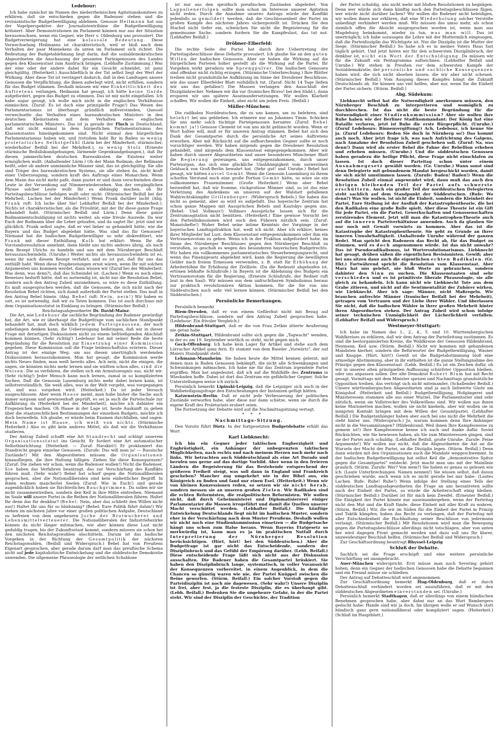Ledebour:
Ich habe zunächst im Namen des niederrheinischen Agitationskomitees zu erklären, daß sie entschieden gegen die Badenser stehen und die revisionistische Budgetbewilligung ablehnen. Genosse Heilmann hat aus der Vogelperspektive der Journalistentribüne die Budgetbewilligung kritisiert. Aber Demonstrationen im Parlament können nur aus der Situation herauswachsen, wenn ein Gegner, wie Herr v. Oldenburg uns provoziert. Die Budgetverweigerung hat eine kolossale Bedeutung. Diese Verwechselung Heilmanns ist charakteristisch, weil er bloß nach dem Verhalten der paar Männekens da unten im Parlament sich richtet. Die Bedeutung der Budgetablehnung liegt darin, daß die sozialdemokratischen Abgeordneten die Anschauung der gesamten Parteigenossen des Landes gegen den Klassenstaat zum Ausdruck bringen. (Lebhafte Zustimmung.) Was der eine oder der andere dabei für ein Gesicht schneidet, ist ganz gleichgültig. (Heiterkeit.) Ausschließlich in der Tat selbst liegt der Wert der Wirkung. Aber diese Tat ist verringert dadurch, daß in den Landtagen unsere Genossen die Verpflichtung, die ihnen auferlegt wird, nicht erfüllen, sondern für das Budget stimmen. Deshalb müssen wir eine Einheitlichkeit des Auftretens verlangen. Heilmann hat gesagt, ich hätte keine Garde aufgefordert, gegen das Budget zu stimmen. Das ist mir nicht eingefallen. Ich habe sogar gesagt, ich wolle mich nicht in die englischen Verhältnisse einmischen. (Zuruf: Es ist doch eine prinzipielle Frage!) Das Wesen des Parlamentarismus ist überhaupt gründlich mißverstanden, Quessel verwechselte das Verhalten eines bureaukratischen Ministers in den deutschen Kleinstaaten mit dem Verhalten eines englischen parlamentarischen Ministers. Das ist ja gerade der Fluch in Deutschland, daß wir nicht einmal in dem bürgerlichen Parlamentarismus des Klassenstaates hineingekommen sind. Nicht einmal den bürgerlichen Parlamentarismus haben wir, und trotzdem habt Ihr in Baden so wenig proletarisches Selbstgefühl (Lärm bei der Minderheit, stürmischer, wiederholter Beifall bei der Mehrheit.), so wenig Stolz (Erneute stürmische Beifallskundgebungen, lärmende Gegenkundgebungen.), daß Ihr diesen jammerlichen deutschen Bureaukraten die Existenz weiter ermöglichen wollt. (Anhaltender Lärm.) Ob der Mann Bodman, der Bellmann heißt, oder ob andere unmännliche Männer sind, das ist gleichgültig. Sie alle sind Träger des bureaukratischen Systems, sie alle stehen da, nicht kraft einer Ueberzeugung, sondern kraft des Auftrags eines Monarchen. Wenn dem Mann das nicht mehr paßt, dann pustet er und dann verschwinden diese Leute in der Versenkung auf Nimmerwiedersehen. Von der vergänglichen Phrase solcher Leute wollt Ihr es abhängig machen, ob Ihr Parteitagsbeschlüsse befolgen wollt oder nicht. (Stürmischer Beifall bei der Mehrheit, Lachen bei der Minderheit.) Wenn Frank darüber lacht (Abg. Frank ruft: Ich lache über Sie! Lebhafter Beifall bei der Minderheit.). Nichts ist charakteristischer, als die Frivolität, mit der Ihr diese ganze Frage behandelt habt. (Stürmischer Beifall und Lärm.) Denn diese ganze Bodmannentschuldigung ist nichts weiter, als eine frivole Ausrede. Da war Euch der Bodmann über die Leber gelaufen, und da sagtet Ihr: jetzt sind wir glücklich. Frank selbst sagte, daß er viel lieber so gehandelt hätte, wie die Bayern und das Budget abgelehnt hätte. Was sind das für Genossen? Niemand hat die badischen Budgetbewilliger so sehr diskreditiert, wie Frank mit dieser Enthüllung. Kolb hat erklärt: Wenn Ihr die Vorstandsresolution annehmt, dann bleibt uns nichts anderes übrig, als nach dem Rezept Ulrichs zu handeln und uns mit dem Nürnberger Beschluß herauszuschwindeln. (Unruhe.) Weiter nichts als herauszuschwindeln ist es, wenn ihr nach diesem Rezept verfahrt, und es ist gut, daß Ihr uns das enthüllt habt. Wenn diese Prophezeiungen ernst wären, wenn Ihr mit solchen Argumenten uns kommen werdet, dann wissen wir (Zuruf bei der Minderheit: Was denn, was denn?), daß das Schwindel ist. (Lachen.) Wenn es noch eines Beweises bedurft hätte, daß es notwendig ist, nicht nur die Resolution Bebel, sondern auch den Antrag Zubeil anzunehmen, so wäre es diese Enthüllung. Es muß ausgesprochen werden, daß die Genossen, die sich nicht nach der Resolution Bebel richten, sich damit außerhalb der Partei stellen. Das muß in den Antrag Bebel hinein. (Abg. Bebel ruft: Nein, nein!) Wir haben es satt, es ist notwendig, daß wir zu Taten kommen. Das ist auch durchaus mit dem Organisationsstatut in Einklang zu bringen. (Stürmischer Beifall.)
Reichstagsabgeordneter Dr. David-Mainz:
Die Art, wie Ledebour die sachliche Begründung der Badener gewürdigt hat, die Art, wie er überhaupt die Budgetfrage vom sachlichen Standpunkt behandelt hat, muß doch wirklich jedem Parteigenossen, der noch unbefangen denken kann, die Ueberzeugung beibringen, daß wir in dieser Frage mit derartigen Diskussionen nicht zu einem befriedigenden Abschluß kommen können. (Sehr richtig!) Ledebour hat mit seiner Rede die beste Begründung für die Resolution zur Einsetzung einer Kommission gegeben. Diese Kommission soll die Frage leidenschaftslos erörtern. Dieser Antrag ist der einzige Weg, um aus diesen unerträglich werdenden Diskussionen herauszukommen. Man hat gesagt, die Kommission werde nichts Neues finden, man weiß bereits alles. Ach nein, nicht die einigen, die sagen, sie könnten nichts mehr lernen und sie wüßten schon alles, sind die Weisen. Die so verfahren, die stellen sich ein Armutszeugnis aus, nicht wir. (Sehr richtig!) Jeder Mensch kann noch lernen, zumal in so komplizierten Sachen. Daß die Genossin Luxemburg nichts mehr dabei lernen kann, ist selbstverständlich. Sie weiß alles, was in der Welt vorgeht, was vorgegangen ist, und was vorgehen wird. (Heiterkeit.) Da ist jeder Versuch ausgeschlossen. Aber wenn Haase meint, man habe bisher die Sache auch immer sorgsam und gewissenhaft geprüft, es sei ja auch die Parteischule zur Aufklärung da (Heiterkeit bei der Minderheit), möchte ich dahinter ein Fragezeichen machen. Ob Haase in der Lage ist, heute Auskunft zu geben über die staatsrechtlichen Bestimmungen der einzelnen Budgets, möchte ich doch bezweifeln. Ich glaube, er würde beim Examen durchfallen, und sagen: Mein Name ist Haase, ich weiß von nichts. (Stürmische Heiterkeit.) Also es gibt kein anderes Mittel, als daß wir die Verhältnisse studieren.
Der Antrag Zubeil schafft eine Art Standrecht und schlägt unserem Organisationsstatut ins Gesicht. Er fordert eine Art automatischer Selbsthinrichtung. (Heiterkeit. — Zuruf: Harakiri!) Er proklamiert das Standrecht gegen einzelne Genossen. (Zurufe: Das will man ja! — Russische Zustände!) Mit den Abgeordneten müssen die Organisationen hinausfliegen, die ihre Haltung billigen. Ziehen Sie diese Konsequenzen? (Zuruf: Die ziehen wir schon, wenn die Badenser wollen!) Nicht die Badenser, Sie haben das Verfahren beantragt, das zur Verschärfung des Konflikts führen muß. (Sehr wahr!) Bebel hat scharf gegen die Nationalliberalen gesprochen, aber die Nationalliberalen sind kein einheitlicher Begriff. In ihnen wohnen mancherlei Seelen (Zuruf: Wie in Euch!) und gerade augenblicklich haben sie fürchterliches Bauchgrimmen. Da sollen wir sie nicht zusammentreiben, sondern den Keil in ihre Mitte eintreiben. Niemand im Saale will unsere Partei in die Reihen der Nationalliberalen führen. Haltet Ihr denn das für denkbar? (Bebel: Nein, aber das schließt den Willen nicht aus!) Haltet Ihr uns für so blödsinnig? (Bebel: Eure Politik führt dahin!) Wir stehen im nächsten Jahre vor einer großen politischen Aufgabe, Deutschland zu befreien von dem ungeheuren Joche der Brotwucherer und Lebensmittelverteuerer. Die Nationalliberalen der Industriebezirke können da nicht länger mitmachen, wie aber können diese Last nicht geduldig tragen, bis der Zukunftsstaat kommt, sondern müssen sie schon bei den nächsten Reichstagswahlen abschütteln. Darum ist das badische Vorgehen in der Richtung der Gesamtpolitik der nächsten Reichstagswahlen. (Beifall und Widerspruch.) Bebel hat von Preußens Eigenart gesprochen, aber gerade darum darf man das preußische Schema nicht auf jede kapitalistische Entwickelung und die süddeutsche Demokratie anwenden. Die allgemeine Phraseologie der zeitlichen Schablone
ist nur aus den spezifisch preußischen Zuständen abgeleitet. Von Lappalienerfolgen sollte man schon im Interesse unserer Agitation nicht reden. Durch die Annahme unseres Antrags würde der Konflikt jedenfalls so gemildert werden, daß die Geschlossenheit der Partei im großen Kampfe des nächsten Jahres sichergestellt ist. Drücken Sie den Stachel nicht tiefer ein, schwächen Sie nicht die Begeisterung für die gemeinsame Sache, sondern fordern Sie die Kampfeslust, das tut not. (Lebhafter Beifall.)
Dröbner-Elberfeld:
Die rechte Seite der Partei hat durch ihre Uebertretung der Parteitagsbeschlüsse diese Debatte provoziert. Ich glaube Sie an den guten Willen der badischen Genossen. Aber sie haben die Wirkung auf die bürgerlichen Parteien höher gestellt als die Wirkung auf die Partei. Ihr Vorgehen wirkt geradezu wie Sprengpulver. Die badischen Genossen sind offenbar nicht richtig erzogen. (Stürmische Unterbrechung.) Ihre Blätter treiben nicht grundsätzliche Aufklärung im Sinne der Dresdener Beschlüsse, wie das unser Elberfelder Blatt vorbildlich tut. (Zuruf: Nicht 14 Tage ließen wir uns das gefallen!) Die Massen verlangen den Ausschluß der Disziplinbrecher. Nehmen wir ihn vor (Ironisches Bravo! bei den Südd.), dann ersparen wir uns spätere Auseinandersetzungen. Wir wollen Klarheit schaffen. Wir wollen die Einheit, aber nicht um jeden Preis. (Beifall.)
Müller-München:
Die radikalen Norddeutschen, die zu uns kamen, um zu belehren, sind belehrt bei uns geblieben. Ich erinnere nur an Johannes Timm. Schicken Sie uns mehr solch tüchtige Parteigenossen herunter. (Zuruf: Bebel kommt ja!) Genosse Clement ist von uns nicht gelünscht worden. Wenn er Wort halten will, muß er für unseren Antrag stimmen. Bebel hat sich den Dank der Gesamtpartei durch die persönliche Art seines Auftretens erworben. Aber mit Rücksicht auf die aufhorchenden Gegner sollte er noch vorsichtiger werden. Wir haben nirgends gegen die Dresdener Resolution gehandelt, sind nirgends dem Klassenstaat entgegengekommen. Aber wir haben durch unsere Abgeordneten und unser besonderes Münchener Blatt die Regierung gezwungen, uns entgegenzukommen, durch unser Parteiorgan, das sich eine glückliche Unabhängigkeit vom sozwerönen Geldsack von Groß-Berlin bewahrt hat. (Sehr gut! und Unruhe.) Bebel hat gesagt, wir hätten zuviel Gemüt. Wenn die Genossin Luxemburg zu ihrem scharfen Verstand noch eine große Portion Gemüt hätte, so wäre sie ein vollkommenes Frauenzimmer. (Große Heiterkeit.) Wenn aber Bebel bezweifelt hat, daß wir fromme, rückgratlose Männer sind, so ist das eine Verletzung des Andenkens an unseren auf der Walstatt gefallenen Wahlrechtskämpfer Grillenberger. (Widerspruch Bebels.) Sie haben das nicht so gemeint, aber so wird es aufgefaßt. Das bayerische Zentrum hat schon ganze Mappen mit Aussprüchen Bebels und Kautskys gegen uns. (Bebel: Und Vollmars!) Vollmars Aussprüche lassen sich für die Zentrumsagitation nicht benützen. (Heiterkeit.) Eine gewisse Vorsicht bei den Parteidiskussionen wird auch den Führern nützlich sein. (Zuruf: Monatshefte!) Woher Bebel seine intime Kenntnis der Vorgänge in der bayerischen Landtagsfraktion hat, weiß ich nicht. Aber ich erkläre, keines ihrer Mitglieder hat Lust, dem Klassenstaat entgegenzukommen oder ihm ein Vertrauensvotum zu geben. Wenn ich in der Fraktion aufgefordert habe, im Sinne des Nürnberger Beschlusses gegen den Nürnberger Beschluß zu verstoßen, so geschah es wegen des besonderen bayerischen Budgetrechts. Wir haben ein vollkommenes parlamentarisches Steuerbewegungsrecht, und wenn das Finanzgesetz abgelehnt wird, kann die Regierung die bewilligten Gelder nach freiem Ermessen verwenden, z. B. statt für Erhöhung der Arbeiterlöhne für Erhöhung der Zivilliste. (Da die Redezeit abgelaufen ist, ertönen lebhafte Schlußrufe.) In Bayern ist die Ablehnung des Budgets ein Vertrauensvotum für die Regierung. (Erneute Schlußrufe, der Redner ruft laut in den Saal): Wir müssen aus dem unfruchtbaren Symbolismus heraus zur praktisch revolutionären Aktion kommen, für die Sie von uns Süddeutschen noch sehr viel lernen können. (Stürmischer Beifall bei den Süddeutschen.)
Persönliche Bemerkungen.
Persönlich bemerkt
Riem-Dresden, daß er von einem Geßlerhut nicht mit Bezug auf Parteitagsbeschlüsse, sondern auf den Antrag Zubeil gesprochen habe. (Ledebour: Ein frivoler Vergleich.)
Hildenbrand-Stuttgart, daß er die von Frau Zetkin zitierte Aeußerung nie getan habe.
Zetkin-Stuttgart, Hildenbrand sollte sich gegen die „Tagwacht" wenden, in der es am 19. September wörtlich so steht, nicht gegen mich.
Geck-Offenburg: Ich habe kein Lager für Artikel und stehe auch dem Lörracher Artikel ganz fern. Er stammt von dem Baseler „Vorwärts", der auf Maiers Standpunkt steht.
Lehmann-Mannheim: Sie haben heute die Mittel kennen gelernt, mit denen man in Baden Genossen bekämpft, die nicht alle Schwenkungen und Schwankungen mitmachen. Ich habe nie für das Zentrum irgendwie Partei ergriffen. Man hat angedeutet, daß ich auf die Wahlhilfe des Zentrums in Wiesbaden hoffe. Dabei ist dort das Zentrum ein gefährlicher Gegner. Solche Unterstellungen weise ich zurück.
Persönlich bemerkt Lipinski-Leipzig, daß die Leipziger sich auch in der Wahlbeteiligungsfrage den Entscheidungen der Instanzen gefügt hätten.
Katzenstein-Berlin: Daß er nicht jede Verbesserung der politischen Zustände verworfen habe, aber diese nur dann schätze, wenn sie durch die eigene Kraft des Proletariats erobert seien.
Die Fortsetzung der Debatte wird auf die Nachmittagsitzung vertagt.
* * *
Nachmittags-Sitzung.
Den Vorsitz führt Dietz. In der fortgesetzten Budgetdebatte erhält das Wort
Karl Liebknecht:
Ich bin ein Gegner jeder taktischen Engherzigkeit und Engbrüstigkeit, ein Anhänger der unbegrenzten taktischen Möglichkeiten, nach rechts und nach meinem Herzen noch mehr nach links. Wir betrachten auch Süddeutschland als eine Art Dorado und berufen uns gerne auf das dortige Vorbild. Aber wenn in den freieren Ländern die Begeisterung für das Bestehende entsprechend der größeren Freiheit steigt, was soll dann in England und Frankreich geschehen? Mancher zog umgekehrt wie in der Bibel aus, ein Königreich zu finden und fand nur einen Esel. (Heiterkeit.) Wenn wir von kleinen Konzessionen reden, so setzen wir sie nicht herab, sondern messen sie an unseren großen Zielen. Wir Radikalen sind die echten Reformisten, die realpolitischen Reformisten. Wir wollen nicht, daß durch Geheimnisterei und Diplomatisiererei einiger Parlamentarier die Massen irregeführt und damit die Quellen unserer Macht verschüttet werden. (Lebhafter Beifall.) Die künftige Entwickelung Deutschlands liegt nicht im badischen Muster, sondern eher in der Verschärfung nach dem Muster Preußens. Deshalb wollen wir nicht noch eine Studienkommission einsetzen — die Budgetsache hängt uns schon zum Halse heraus. Wenn Bayerns Etatgesetz so merkwürdig ist, kann man es ja im praktischen Notfall durch Interpretierung der Nürnberger Resolution berücksichtigen. (Hört, hört! bei den Süddeutschen.) Aber die Budgetfrage ist gar nicht das Entscheidende, sondern der Disziplinbruch und das Gefühl der Empörung darüber. (Lebh. Beifall.) Diese entscheidende Frage läßt sich nicht aus der Diskussion ausschalten. Die Badener haben die Gesamtpartei brüskiert. Sie haben den Disziplinbruch lange, systematisch, in voller Voraussicht der Konsequenzen vorbereitet, in einem Augenblick, in dem die Chancen so günstig waren wie nie, der Partei Knüppel zwischen die Beine geworfen. (Stürm. Beifall.) Ein solcher Vorstoß gegen die Parteidisziplin ist noch nie dagewesen. (Sehr wahr!) Unsere Disziplin ist frei, aber fest, ja die festeste Disziplin, die es überhaupt gibt. (Lebh. Beifall.) Bedenken Sie die ungeheure Gefahr, in der die Partei steht. Wir sind der Disziplin der Geschichte, der Tradition
der Partei schuldig, uns nicht mehr mit bloßen Resolutionen zu begnügen. Denn wer würde sich dann künftig noch den Parteitagsbeschlüssen fügen, wer würde nicht darüber lachen? Wir wollen die Badener nicht beleidigen, wir wollen ihnen nur erklären, daß eine Wiederholung solcher Verstöße unbedingt verhindert werden muß. Wir müssen das umso mehr, als schon ziemlich offen die Absicht ausgesprochen worden ist, wenn man aus Magdeburg heimkommt, wieder zu tun, was man will. Das ist unerträglich; ich habe sozusagen die Lehre mit der Muttermilch eingesogen, daß die Parteidisziplin das Wichtigste ist. Nur die Disziplin ist die Mutter der Siege. (Stürmischer Beifall.) So habe ich es in meines Vaters Haus fast täglich gehört. Und jetzt hören wir für den schwersten Disziplinbruch, der denkbar ist, nicht ein Wort der Entschuldigung. Da müssen wir für die Zukunft ein Pentagramma aufzeichnen. (Lebhafter Beifall und Unruhe.) Wir stehen in Preußen vor dem schwersten Kampfe der Sozialdemokratie, der persönliche und sachliche Konsequenzen haben wird, die sich nicht absehen lassen, die wir aber nicht scheuen. (Stürmischer Beifall.) Vom Ausgang dieses Kampfes hängt die Zukunft Deutschlands ab. Sie können uns viel helfen, aber nur, wenn Sie die Einheit der Partei sichern. (Stürm. Beifall.)
Abg. Südekum:
Liebknecht selbst hat die Notwendigkeit anerkennen müssen, den Nürnberger Beschluß zu interpretieren und womöglich zu durchbrechen. Ist das nicht die beste Begründung für die Notwendigkeit einer Studienkommission? Aber sie wollen ihre Ruhe haben wie der Berliner Stadtkommandant: Der König hat eine Bataille verloren, jetzt ist Ruhe die erste Bürgerpflicht. (Unruhe.) (Zuruf Ledebours: Binnenvergiftung!) Ach, Ledebour, ich kenne Sie ja. (Zuruf Ledebours: Reden Sie doch in Nürnberg so!) Das kommt auch noch. Aber jetzt frage ich, was nach Aufrichtung des Galgens, nach Annahme der Resolution Zubeil geschehen soll. (Zuruf: Na, was denn!) Dann wird als erster Bebel die Fahne der Rebellion erheben und erheben müssen. (Unruhe.) Und die süddeutschen Genossen haben geradezu die heilige Pflicht, diese Frage nicht einschlafen zu lassen. Ist doch dieser Parteitag schon unter einem Ausnahmegesetz gewählt worden. (Gr. Unruhe.) Wann sonst sind denn Delegierte mit gebundenem Mandat hergeschickt worden, damit sie sich nicht umstimmen lassen. (Zurufe: Baden! Baden!) Wenn die Resolution Zubeil einmal angewendet wird, dann muß das auch den übrigen bleibenden Teil der Partei aufs schwerste erschüttern. Auch ein großer Teil der norddeutschen Delegierten steht sachlich auf dem Standpunkt der Süddeutschen. (Rufe: Wo denn?) Was Sie wollen, ist nicht die Einheit, sondern die Kleinheit der Partei, Eure Stellung ist der Ausfluß der Katastrophentheorie, die bei den Radikalen eine große Rolle spielt. Aber diese Theorie ist ein Gift für jede Partei, ein die Partei, Gewerkschaften und Genossenschaften zerstörendes Element. Jetzt will man die Katastrophen-Theorie auch auf die inneren Parteiverhältnisse anwenden. Auch da glauben Sie nur noch mit Gewalt vorwärts zu kommen. Aber das ist die Katastrophe der Katastrophentheorie. Sie geht zu Grunde an ihrer inneren Unwahrhaftigkeit. (Anhaltende Unruhe während der ganzen Rede). Man spricht den Badenern das Recht ab, für das Budget zu stimmen, weil es doch angenommen würde. Ist das nicht unwahr? Das ist Pseudoradikalismus, ist Wortrevolutionarismus. Liebknecht hat gesagt, drüben säßen die eigentlichen Revisionisten. Gewiß; aber bei uns sitzen dann auch die eigentlichen echten Radikalen. (Gr. Hkt.) Fortwährend spricht die Resolution vom Klassenstaat. Aber Marx hat uns gelehrt, nie bloß Worte zu gebrauchen, sondern dahinter den Sinn zu suchen. Die Klassenstaaten sind sehr verschieden und es ist primitivste liberale Phraseologie, sie alle gleich zu behandeln. Ich kann nicht wie Liebknecht Tote aus dem Grabe zitieren, und nicht auf die Sentimentalität der Zuhörer wirken, wie Liebknecht. Aber ich sage: Männer, nicht Maßregeln. Wir brauchen aufrechte Männer (Ironischer Beifall bei der Mehrheit), getragen vom Vertrauen und der Liebe ihrer Wähler. Und überlassen Sie nicht, daß die badischen Wähler in ihrer großen Mehrheit hinter ihren Abgeordneten stehen. Der Antrag Zubeil wird schon infolge seiner technischen Unmöglichkeit der Lächerlichkeit verfallen. (Lebhafter Beifall und Widerspruch.)
Westmeyer-Stuttgart:
Ich habe im Namen des 1., 2., 4., 5. und 10. Württembergischen Wahlkreises zu erklären, daß wir dem Antrag der Parteileitung zustimmen. Es sind die bestorganisierten Kreise, die Wahlkreise der Genossen Hildenbrand, Heymann, Keil usw. (Stürm. Beifall.) Nicht wir kommen mit gebundenen Mandaten hierher, sondern die Befürworter der Budgetbewilligung, Wasner und Knappe. (Hört, hört!) Gewiß ist die Budgetabstimmung bloß eine armselige Abstimmung, aber in ihr enthalten ist die ganze Stellungnahme des Prinzips gegen den Klassenstaat. (Lebh. Beifall.) Es ist ein Zeichen dafür, ob wir in unserer alten prinzipiellen Auffassung schärfster Opposition bleiben, oder uns anpassen sollen. Der alte Demokrat Robert Blum hat mit Recht gesagt, Vormittags mit dem Minister speisen und Nachmittags grundsätzliche Opposition treiben, das verträgt sich nicht miteinander. (Schallender Beifall.) Unsere württembergischen Abgeordneten sind ja auch liebwerte Gäste am Königshof. (Heiterkeit und Beifall.) Budgetbewilligung, Hofgängerei und Ministeressen stammen alle aus einer Wurzel. Die Parlamentarier sind sehr nützlich, wenn sie Vollstrecker des Volkswillens sind. Wir wollen aus ihnen keine Marionetten machen, wollen sie nicht knebeln, aber wir wollen sie in innigsten Kontakt bringen mit dem Willen der Gesamtpartei. (Lebhafter Beifall.) Die Budgetanhänger haben aber auch bei uns nicht die Mehrheit die steht hinter uns. (Widerspruch.) Ja, warum kommen denn Ihre Anhänger nicht in die Versammlungen? (Hildenbrand: Weil ihnen Ihre Kampfesweise zu gemein ist!) Ihre Kampfesweise kenne ich auch und danke dafür. Soviel Rücksichten, wie Sie bewiesen haben, als Sie zum Ministeressen gingen, sind sie der Partei auch schuldig. (Lebhafter Beifall, große Unruhe. Zurufe: Feine Argumente!) Wir wollen nur nicht, daß die Abgeordneten die Axt an die Wurzeln der Macht der Partei, an die Disziplin legen. (Stürm. Beifall.) Denn dann würden mit den Organisationen auch die Mandate weggeschwemmt. In der badischen Budgetbewilligung hat selbst Keil die „demonstrative Spitze gegen die Gesamtpartei" entdeckt. Jetzt macht man uns mit der Mainlinie graulich. (Stürm. Zurufe: Wer? Von wem?) Sie haben es genau so gelesen wie ich. (Laute Unterbrechungen. Namen nennen!) Sie wissen selbst, daß davon geschrieben wurde, auch wenn ich es nicht gerade bei mir habe. (Lautes Lachen. Rufe: Ruhe! Ruhe!) Wenn infolge der Stellung eines Teils der süddeutschen Landtagsabgeordneten die Frage an uns herantreten sollte nach der Einheit der Partei, so würde die Arbeiterschaft einig bleiben. (Stürmischer Beifall.) Darüber ist für mich kein Zweifel. (Erneuter Beifall.) Die Einigkeit der Partei könnte nur auseinandergehen, wenn der Parteitag nicht den Mut und die Kraft fände, diese Einheit mit aller Kraft zu wahren. (Stürm. Beifall.) Wir, die wir im Süden für die Einheit der Partei in Prinzip und Taktik kämpfen, haben das Recht zu verlangen, daß der Parteitag mit aller Entschiedenheit die Hochhaltung seiner Beschlüsse von jedermann verlangt. (Stürmischer Beifall.) Mit Resolutionen wird man die Bewegung gegen die Parteitagsbeschlüsse allerdings nicht totschlagen, aber von unten her wird dagegen Front gemacht werden und dazu soll uns Ihr klarer, unzweideutiger Beschluß helfen. (Stürmischer Beifall und Widerspruch.)
Zur Geschäftsordnung beantragt Rhyssel-Leipzig
Schluß der Debatte.
Sachlich sei die Frage erschöpft und eine weitere persönliche Verschärfung sei unangebracht.
Auer-München widerspricht. Erst müsse man noch Severing gehört haben, denn ein Gegner der badischen Genossen habe die Debatte begonnen und ein Freund müsse sie schließen.
Der Antrag auf Debatteschluß wird angenommen.
Zur Geschäftsordnung bemerkt Hug-Oldenburg, daß er durch Debattenschluß verhindert worden sei auszuführen, daß er mit den süddeutschen Abgeordneten einverstanden sei. (Unruhe.)
Persönlich bemerkt Stadthagen, daß er allerdings von einem hündischen Benehmen gesprochen habe, aber dabei nur an das Wort Bambergers gedacht habe: Hunde sind wir ja doch. Im übrigen wolle er auf Wunsch statt hündisch ganz gern nationalliberal oder kompliziert sagen. (Heiterkeit.) (Schluß im Hauptblatt.)